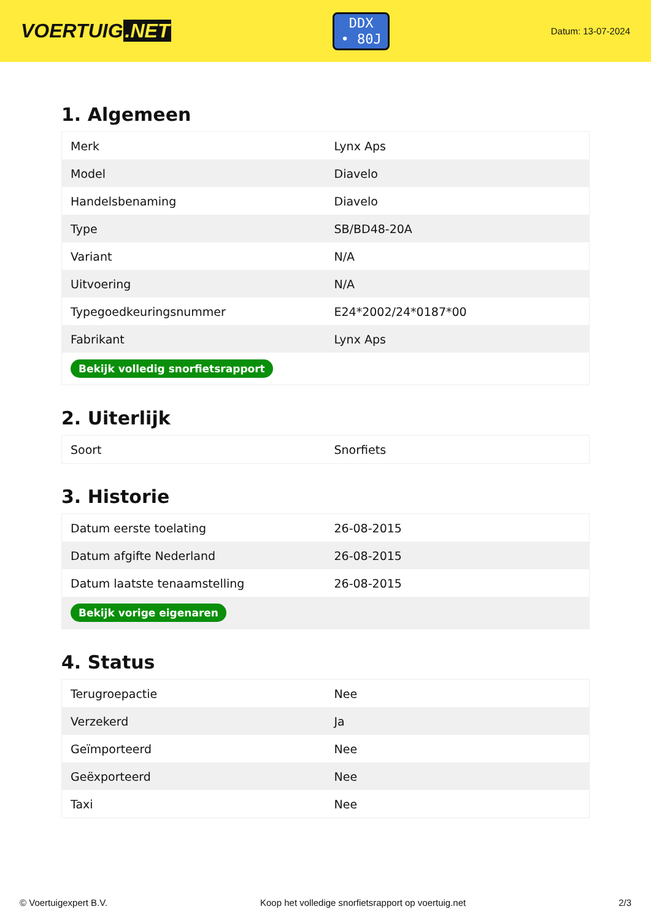VOERTUIG.NET
DDX
• 80J
Datum: 13-07-2024
1. Algemeen
| Merk | Lynx Aps |
| Model | Diavelo |
| Handelsbenaming | Diavelo |
| Type | SB/BD48-20A |
| Variant | N/A |
| Uitvoering | N/A |
| Typegoedkeuringsnummer | E24*2002/24*0187*00 |
| Fabrikant | Lynx Aps |
| Bekijk volledig snorfietsrapport | |
2. Uiterlijk
| Soort | Snorfiets |
3. Historie
| Datum eerste toelating | 26-08-2015 |
| Datum afgifte Nederland | 26-08-2015 |
| Datum laatste tenaamstelling | 26-08-2015 |
| Bekijk vorige eigenaren | |
4. Status
| Terugroepactie | Nee |
| Verzekerd | Ja |
| Geïmporteerd | Nee |
| Geëxporteerd | Nee |
| Taxi | Nee |
© Voertuigexpert B.V. Koop het volledige snorfietsrapport op voertuig.net 2/3